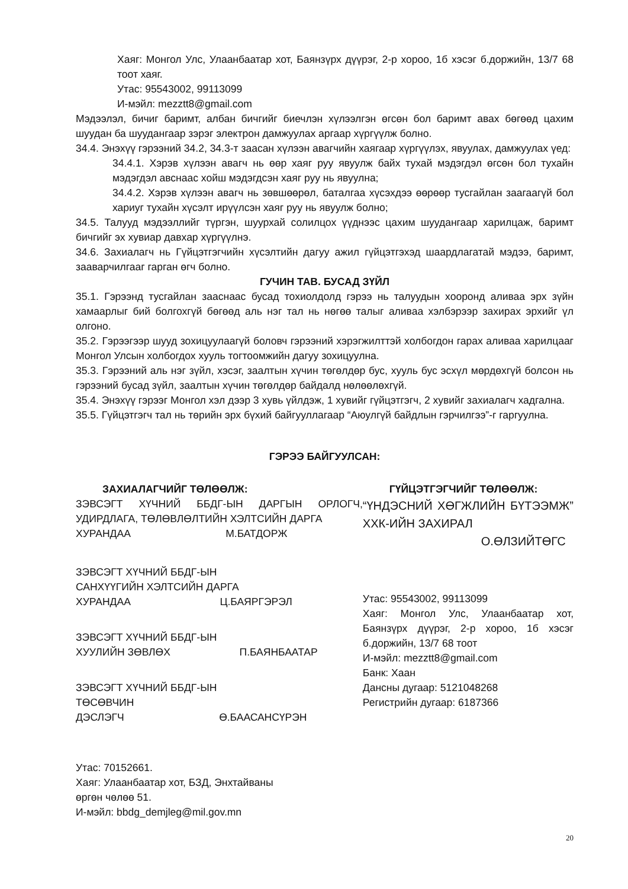Хаяг: Монгол Улс, Улаанбаатар хот, Баянзүрх дүүрэг, 2-р хороо, 1б хэсэг б.доржийн, 13/7 68 тоот хаяг.
Утас: 95543002, 99113099
И-мэйл: mezztt8@gmail.com
Мэдээлэл, бичиг баримт, албан бичгийг биечлэн хүлээлгэн өгсөн бол баримт авах бөгөөд цахим шуудан ба шуудангаар зэрэг электрон дамжуулах аргаар хүргүүлж болно.
34.4. Энэхүү гэрээний 34.2, 34.3-т заасан хүлээн авагчийн хаягаар хүргүүлэх, явуулах, дамжуулах үед:
34.4.1. Хэрэв хүлээн авагч нь өөр хаяг руу явуулж байх тухай мэдэгдэл өгсөн бол тухайн мэдэгдэл авснаас хойш мэдэгдсэн хаяг руу нь явуулна;
34.4.2. Хэрэв хүлээн авагч нь зөвшөөрөл, баталгаа хүсэхдээ өөрөөр тусгайлан заагаагүй бол хариуг тухайн хүсэлт ирүүлсэн хаяг руу нь явуулж болно;
34.5. Талууд мэдээллийг түргэн, шуурхай солилцох үүднээс цахим шуудангаар харилцаж, баримт бичгийг эх хувиар давхар хүргүүлнэ.
34.6. Захиалагч нь Гүйцэтгэгчийн хүсэлтийн дагуу ажил гүйцэтгэхэд шаардлагатай мэдээ, баримт, зааварчилгааг гарган өгч болно.
ГУЧИН ТАВ. БУСАД ЗҮЙЛ
35.1. Гэрээнд тусгайлан зааснаас бусад тохиолдолд гэрээ нь талуудын хооронд аливаа эрх зүйн хамаарлыг бий болгохгүй бөгөөд аль нэг тал нь нөгөө талыг аливаа хэлбэрээр захирах эрхийг үл олгоно.
35.2. Гэрээгээр шууд зохицуулаагүй боловч гэрээний хэрэгжилттэй холбогдон гарах аливаа харилцааг Монгол Улсын холбогдох хууль тогтоомжийн дагуу зохицуулна.
35.3. Гэрээний аль нэг зүйл, хэсэг, заалтын хүчин төгөлдөр бус, хууль бус эсхүл мөрдөхгүй болсон нь гэрээний бусад зүйл, заалтын хүчин төгөлдөр байдалд нөлөөлөхгүй.
35.4. Энэхүү гэрээг Монгол хэл дээр 3 хувь үйлдэж, 1 хувийг гүйцэтгэгч, 2 хувийг захиалагч хадгална.
35.5. Гүйцэтгэгч тал нь төрийн эрх бүхий байгууллагаар “Аюулгүй байдлын гэрчилгээ”-г гаргуулна.
ГЭРЭЭ БАЙГУУЛСАН:
ЗАХИАЛАГЧИЙГ ТӨЛӨӨЛЖ:
ЗЭВСЭГТ ХҮЧНИЙ ББДГ-ЫН ДАРГЫН ОРЛОГЧ, УДИРДЛАГА, ТӨЛӨВЛӨЛТИЙН ХЭЛТСИЙН ДАРГА
ХУРАНДАА М.БАТДОРЖ
ЗЭВСЭГТ ХҮЧНИЙ ББДГ-ЫН
САНХҮҮГИЙН ХЭЛТСИЙН ДАРГА
ХУРАНДАА Ц.БАЯРГЭРЭЛ
ЗЭВСЭГТ ХҮЧНИЙ ББДГ-ЫН
ХУУЛИЙН ЗӨВЛӨХ П.БАЯНБААТАР
ЗЭВСЭГТ ХҮЧНИЙ ББДГ-ЫН
ТӨСӨВЧИН
ДЭСЛЭГЧ Ө.БААСАНСҮРЭН
Утас: 70152661.
Хаяг: Улаанбаатар хот, БЗД, Энхтайваны
өргөн чөлөө 51.
И-мэйл: bbdg_demjleg@mil.gov.mn
ГҮЙЦЭТГЭГЧИЙГ ТӨЛӨӨЛЖ:
“ҮНДЭСНИЙ ХӨГЖЛИЙН БҮТЭЭМЖ” ХХК-ИЙН ЗАХИРАЛ
О.ӨЛЗИЙТӨГС
Утас: 95543002, 99113099
Хаяг: Монгол Улс, Улаанбаатар хот, Баянзүрх дүүрэг, 2-р хороо, 1б хэсэг б.доржийн, 13/7 68 тоот
И-мэйл: mezztt8@gmail.com
Банк: Хаан
Дансны дугаар: 5121048268
Регистрийн дугаар: 6187366
20